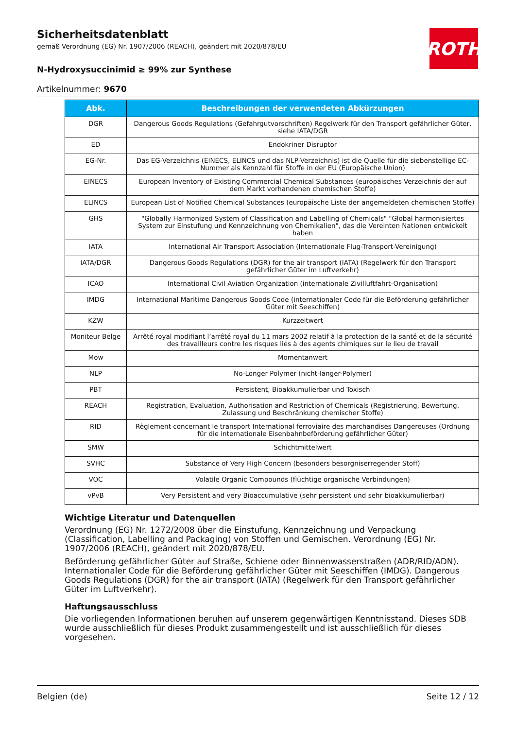Sicherheitsdatenblatt
gemäß Verordnung (EG) Nr. 1907/2006 (REACH), geändert mit 2020/878/EU
N-Hydroxysuccinimid ≥ 99% zur Synthese
Artikelnummer: 9670
ROTH
| Abk. | Beschreibungen der verwendeten Abkürzungen |
| --- | --- |
| DGR | Dangerous Goods Regulations (Gefahrgutvorschriften) Regelwerk für den Transport gefährlicher Güter, siehe IATA/DGR |
| ED | Endokriner Disruptor |
| EG-Nr. | Das EG-Verzeichnis (EINECS, ELINCS und das NLP-Verzeichnis) ist die Quelle für die siebenstellige EC-Nummer als Kennzahl für Stoffe in der EU (Europäische Union) |
| EINECS | European Inventory of Existing Commercial Chemical Substances (europäisches Verzeichnis der auf dem Markt vorhandenen chemischen Stoffe) |
| ELINCS | European List of Notified Chemical Substances (europäische Liste der angemeldeten chemischen Stoffe) |
| GHS | "Globally Harmonized System of Classification and Labelling of Chemicals" "Global harmonisiertes System zur Einstufung und Kennzeichnung von Chemikalien", das die Vereinten Nationen entwickelt haben |
| IATA | International Air Transport Association (Internationale Flug-Transport-Vereinigung) |
| IATA/DGR | Dangerous Goods Regulations (DGR) for the air transport (IATA) (Regelwerk für den Transport gefährlicher Güter im Luftverkehr) |
| ICAO | International Civil Aviation Organization (internationale Zivilluftfahrt-Organisation) |
| IMDG | International Maritime Dangerous Goods Code (internationaler Code für die Beförderung gefährlicher Güter mit Seeschiffen) |
| KZW | Kurzzeitwert |
| Moniteur Belge | Arrêté royal modifiant l’arrêté royal du 11 mars 2002 relatif à la protection de la santé et de la sécurité des travailleurs contre les risques liés à des agents chimiques sur le lieu de travail |
| Mow | Momentanwert |
| NLP | No-Longer Polymer (nicht-länger-Polymer) |
| PBT | Persistent, Bioakkumulierbar und Toxisch |
| REACH | Registration, Evaluation, Authorisation and Restriction of Chemicals (Registrierung, Bewertung, Zulassung und Beschränkung chemischer Stoffe) |
| RID | Règlement concernant le transport International ferroviaire des marchandises Dangereuses (Ordnung für die internationale Eisenbahnbeförderung gefährlicher Güter) |
| SMW | Schichtmittelwert |
| SVHC | Substance of Very High Concern (besonders besorgniserregender Stoff) |
| VOC | Volatile Organic Compounds (flüchtige organische Verbindungen) |
| vPvB | Very Persistent and very Bioaccumulative (sehr persistent und sehr bioakkumulierbar) |
Wichtige Literatur und Datenquellen
Verordnung (EG) Nr. 1272/2008 über die Einstufung, Kennzeichnung und Verpackung (Classification, Labelling and Packaging) von Stoffen und Gemischen. Verordnung (EG) Nr. 1907/2006 (REACH), geändert mit 2020/878/EU.
Beförderung gefährlicher Güter auf Straße, Schiene oder Binnenwasserstraßen (ADR/RID/ADN). Internationaler Code für die Beförderung gefährlicher Güter mit Seeschiffen (IMDG). Dangerous Goods Regulations (DGR) for the air transport (IATA) (Regelwerk für den Transport gefährlicher Güter im Luftverkehr).
Haftungsausschluss
Die vorliegenden Informationen beruhen auf unserem gegenwärtigen Kenntnisstand. Dieses SDB wurde ausschließlich für dieses Produkt zusammengestellt und ist ausschließlich für dieses vorgesehen.
Belgien (de) Seite 12 / 12